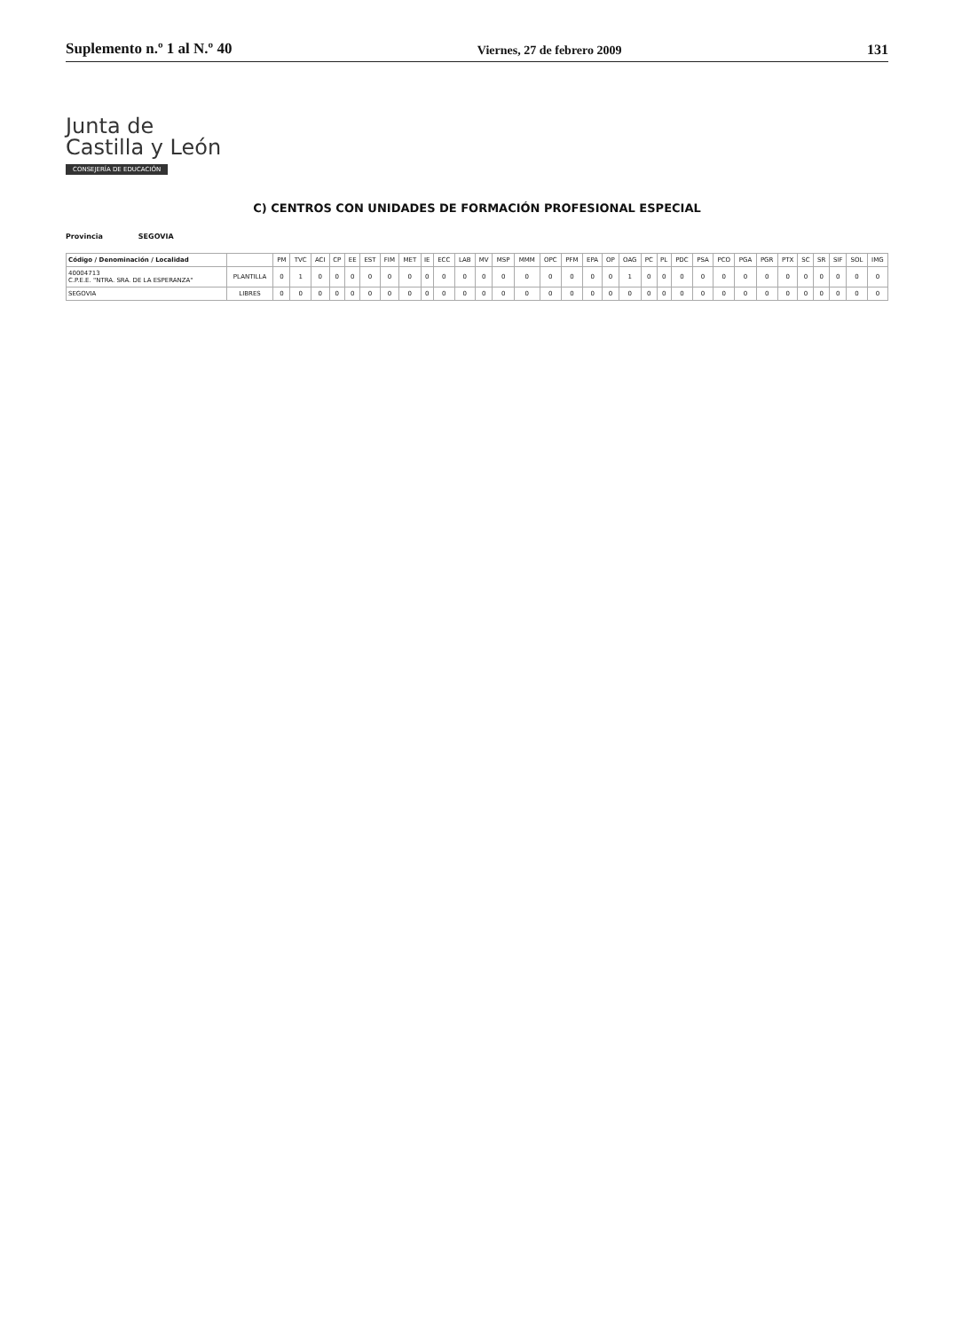Suplemento n.º 1 al N.º 40 Viernes, 27 de febrero 2009 131
Junta de
Castilla y León
CONSEJERÍA DE EDUCACIÓN
C) CENTROS CON UNIDADES DE FORMACIÓN PROFESIONAL ESPECIAL
Provincia SEGOVIA
| Código / Denominación / Localidad | | PM | TVC | ACI | CP | EE | EST | FIM | MET | IE | ECC | LAB | MV | MSP | MMM | OPC | PFM | EPA | OP | OAG | PC | PL | PDC | PSA | PCO | PGA | PGR | PTX | SC | SR | SIF | SOL | IMG |
| --- | --- | --- | --- | --- | --- | --- | --- | --- | --- | --- | --- | --- | --- | --- | --- | --- | --- | --- | --- | --- | --- | --- | --- | --- | --- | --- | --- | --- | --- | --- | --- | --- | --- |
| 40004713 C.P.E.E. "NTRA. SRA. DE LA ESPERANZA" | PLANTILLA | 0 | 1 | 0 | 0 | 0 | 0 | 0 | 0 | 0 | 0 | 0 | 0 | 0 | 0 | 0 | 0 | 0 | 0 | 1 | 0 | 0 | 0 | 0 | 0 | 0 | 0 | 0 | 0 | 0 | 0 | 0 | 0 |
| SEGOVIA | LIBRES | 0 | 0 | 0 | 0 | 0 | 0 | 0 | 0 | 0 | 0 | 0 | 0 | 0 | 0 | 0 | 0 | 0 | 0 | 0 | 0 | 0 | 0 | 0 | 0 | 0 | 0 | 0 | 0 | 0 | 0 | 0 | 0 |